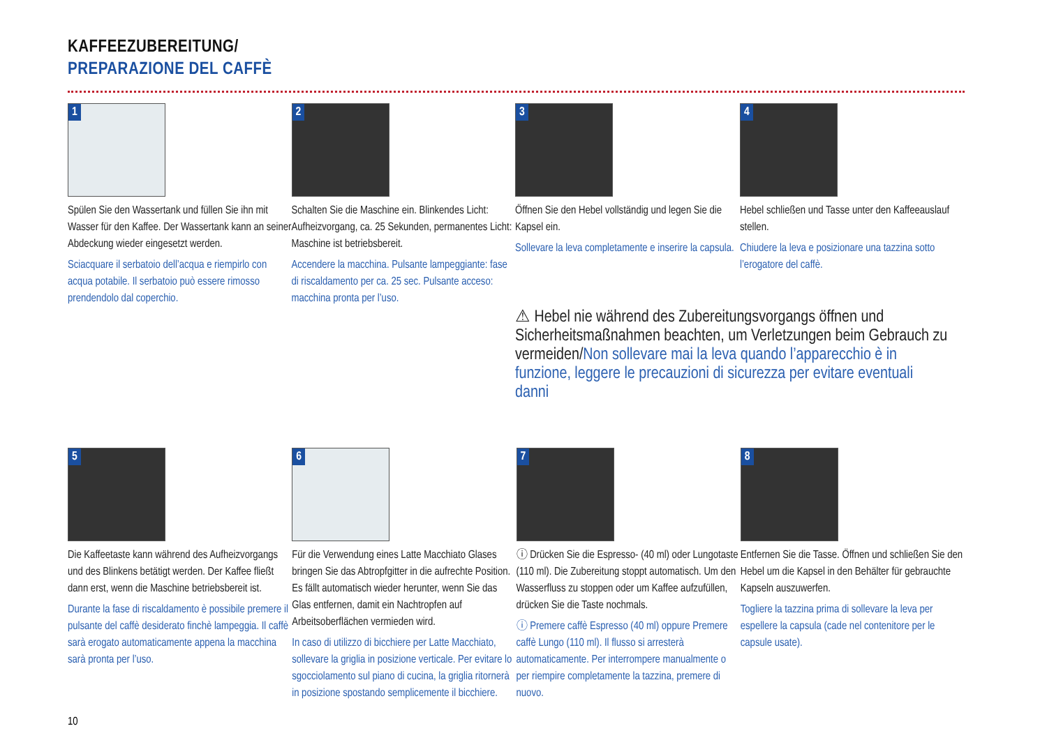KAFFEEZUBEREITUNG/
PREPARAZIONE DEL CAFFÈ
1
Spülen Sie den Wassertank und füllen Sie ihn mit Wasser für den Kaffee. Der Wassertank kann an seiner Abdeckung wieder eingesetzt werden.
Sciacquare il serbatoio dell’acqua e riempirlo con acqua potabile. Il serbatoio può essere rimosso prendendolo dal coperchio.
2
Schalten Sie die Maschine ein. Blinkendes Licht: Aufheizvorgang, ca. 25 Sekunden, permanentes Licht: Maschine ist betriebsbereit.
Accendere la macchina. Pulsante lampeggiante: fase di riscaldamento per ca. 25 sec. Pulsante acceso: macchina pronta per l’uso.
3
Öffnen Sie den Hebel vollständig und legen Sie die Kapsel ein.
Sollevare la leva completamente e inserire la capsula.
4
Hebel schließen und Tasse unter den Kaffeeauslauf stellen.
Chiudere la leva e posizionare una tazzina sotto l’erogatore del caffè.
⚠ Hebel nie während des Zubereitungsvorgangs öffnen und Sicherheitsmaßnahmen beachten, um Verletzungen beim Gebrauch zu vermeiden/Non sollevare mai la leva quando l’apparecchio è in funzione, leggere le precauzioni di sicurezza per evitare eventuali danni
5
Die Kaffeetaste kann während des Aufheizvorgangs und des Blinkens betätigt werden. Der Kaffee fließt dann erst, wenn die Maschine betriebsbereit ist.
Durante la fase di riscaldamento è possibile premere il pulsante del caffè desiderato finchè lampeggia. Il caffè sarà erogato automaticamente appena la macchina sarà pronta per l’uso.
6
Für die Verwendung eines Latte Macchiato Glases bringen Sie das Abtropfgitter in die aufrechte Position. Es fällt automatisch wieder herunter, wenn Sie das Glas entfernen, damit ein Nachtropfen auf Arbeitsoberflächen vermieden wird.
In caso di utilizzo di bicchiere per Latte Macchiato, sollevare la griglia in posizione verticale. Per evitare lo sgocciolamento sul piano di cucina, la griglia ritornerà in posizione spostando semplicemente il bicchiere.
7
ⓘ Drücken Sie die Espresso- (40 ml) oder Lungotaste (110 ml). Die Zubereitung stoppt automatisch. Um den Wasserfluss zu stoppen oder um Kaffee aufzufüllen, drücken Sie die Taste nochmals.
ⓘ Premere caffè Espresso (40 ml) oppure Premere caffè Lungo (110 ml). Il flusso si arresterà automaticamente. Per interrompere manualmente o per riempire completamente la tazzina, premere di nuovo.
8
Entfernen Sie die Tasse. Öffnen und schließen Sie den Hebel um die Kapsel in den Behälter für gebrauchte Kapseln auszuwerfen.
Togliere la tazzina prima di sollevare la leva per espellere la capsula (cade nel contenitore per le capsule usate).
10